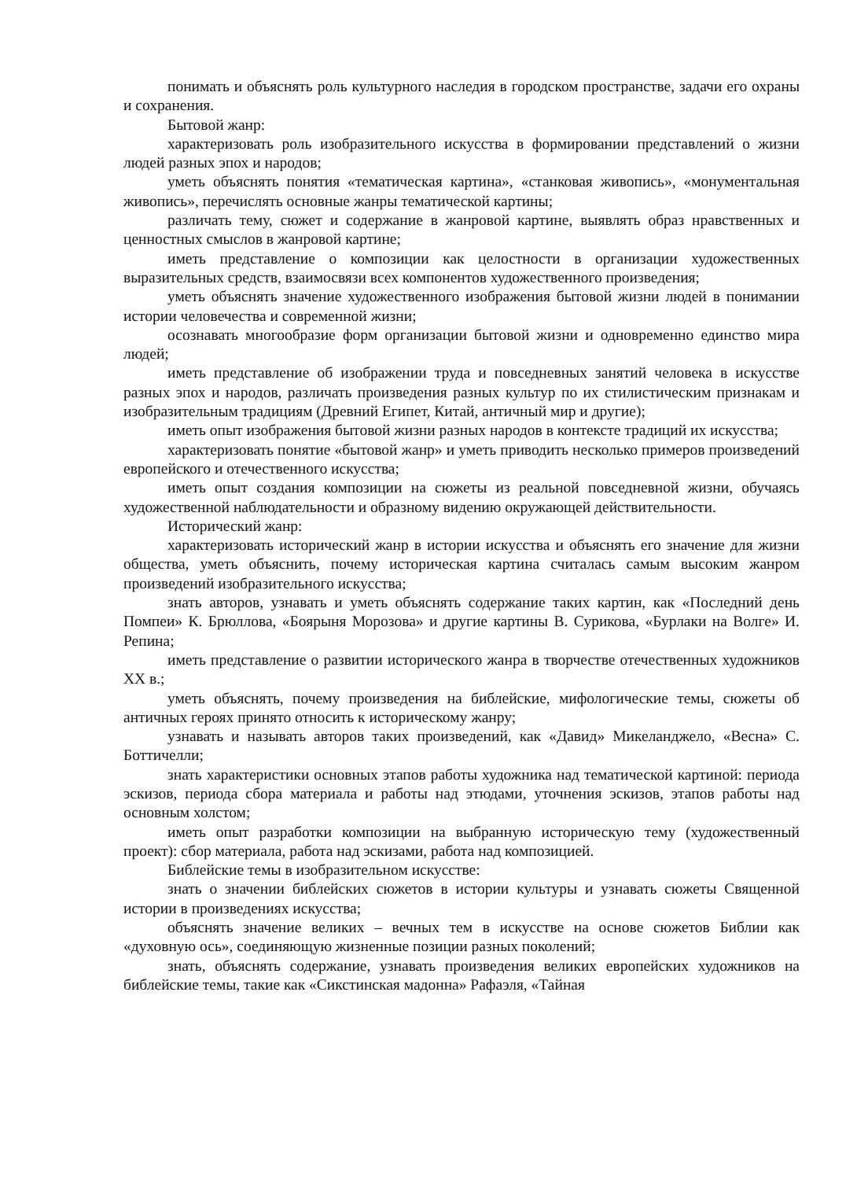понимать и объяснять роль культурного наследия в городском пространстве, задачи его охраны и сохранения.
Бытовой жанр:
характеризовать роль изобразительного искусства в формировании представлений о жизни людей разных эпох и народов;
уметь объяснять понятия «тематическая картина», «станковая живопись», «монументальная живопись», перечислять основные жанры тематической картины;
различать тему, сюжет и содержание в жанровой картине, выявлять образ нравственных и ценностных смыслов в жанровой картине;
иметь представление о композиции как целостности в организации художественных выразительных средств, взаимосвязи всех компонентов художественного произведения;
уметь объяснять значение художественного изображения бытовой жизни людей в понимании истории человечества и современной жизни;
осознавать многообразие форм организации бытовой жизни и одновременно единство мира людей;
иметь представление об изображении труда и повседневных занятий человека в искусстве разных эпох и народов, различать произведения разных культур по их стилистическим признакам и изобразительным традициям (Древний Египет, Китай, античный мир и другие);
иметь опыт изображения бытовой жизни разных народов в контексте традиций их искусства;
характеризовать понятие «бытовой жанр» и уметь приводить несколько примеров произведений европейского и отечественного искусства;
иметь опыт создания композиции на сюжеты из реальной повседневной жизни, обучаясь художественной наблюдательности и образному видению окружающей действительности.
Исторический жанр:
характеризовать исторический жанр в истории искусства и объяснять его значение для жизни общества, уметь объяснить, почему историческая картина считалась самым высоким жанром произведений изобразительного искусства;
знать авторов, узнавать и уметь объяснять содержание таких картин, как «Последний день Помпеи» К. Брюллова, «Боярыня Морозова» и другие картины В. Сурикова, «Бурлаки на Волге» И. Репина;
иметь представление о развитии исторического жанра в творчестве отечественных художников XX в.;
уметь объяснять, почему произведения на библейские, мифологические темы, сюжеты об античных героях принято относить к историческому жанру;
узнавать и называть авторов таких произведений, как «Давид» Микеланджело, «Весна» С. Боттичелли;
знать характеристики основных этапов работы художника над тематической картиной: периода эскизов, периода сбора материала и работы над этюдами, уточнения эскизов, этапов работы над основным холстом;
иметь опыт разработки композиции на выбранную историческую тему (художественный проект): сбор материала, работа над эскизами, работа над композицией.
Библейские темы в изобразительном искусстве:
знать о значении библейских сюжетов в истории культуры и узнавать сюжеты Священной истории в произведениях искусства;
объяснять значение великих – вечных тем в искусстве на основе сюжетов Библии как «духовную ось», соединяющую жизненные позиции разных поколений;
знать, объяснять содержание, узнавать произведения великих европейских художников на библейские темы, такие как «Сикстинская мадонна» Рафаэля, «Тайная